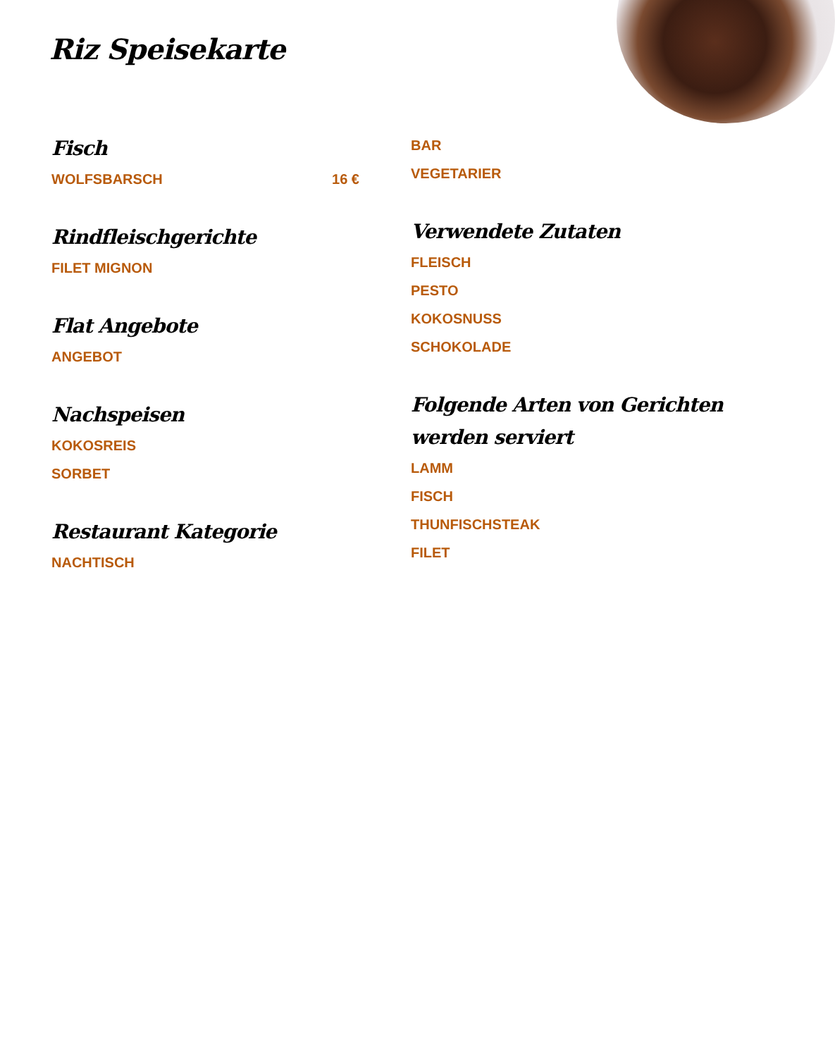Riz Speisekarte
Fisch
WOLFSBARSCH 16 €
Rindfleischgerichte
FILET MIGNON
Flat Angebote
ANGEBOT
Nachspeisen
KOKOSREIS
SORBET
Restaurant Kategorie
NACHTISCH
BAR
VEGETARIER
Verwendete Zutaten
FLEISCH
PESTO
KOKOSNUSS
SCHOKOLADE
Folgende Arten von Gerichten werden serviert
LAMM
FISCH
THUNFISCHSTEAK
FILET